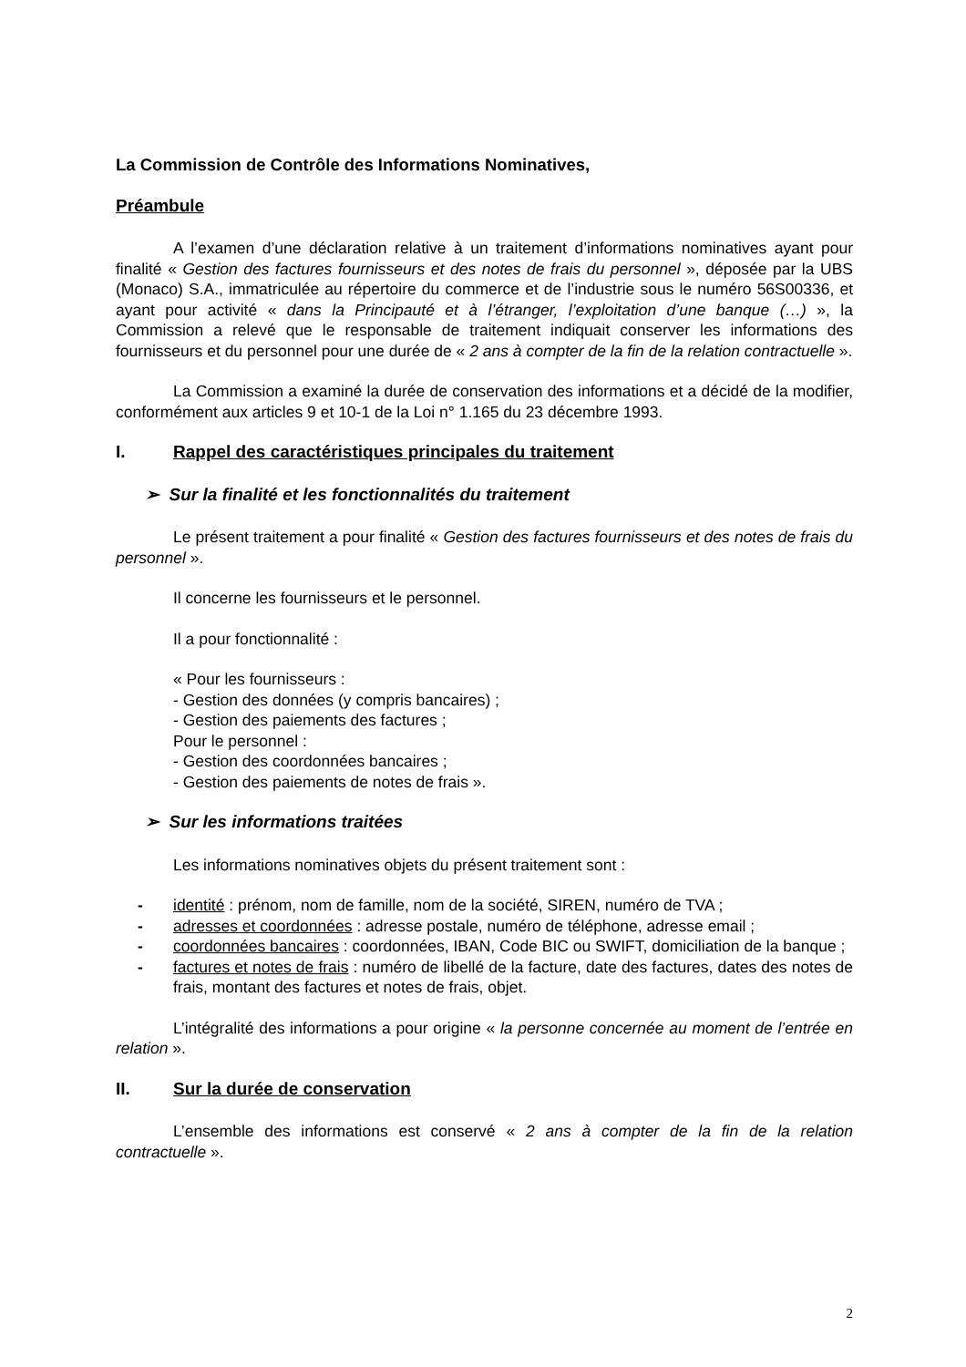La Commission de Contrôle des Informations Nominatives,
Préambule
A l’examen d’une déclaration relative à un traitement d’informations nominatives ayant pour finalité « Gestion des factures fournisseurs et des notes de frais du personnel », déposée par la UBS (Monaco) S.A., immatriculée au répertoire du commerce et de l’industrie sous le numéro 56S00336, et ayant pour activité « dans la Principauté et à l’étranger, l’exploitation d’une banque (…) », la Commission a relevé que le responsable de traitement indiquait conserver les informations des fournisseurs et du personnel pour une durée de « 2 ans à compter de la fin de la relation contractuelle ».
La Commission a examiné la durée de conservation des informations et a décidé de la modifier, conformément aux articles 9 et 10-1 de la Loi n° 1.165 du 23 décembre 1993.
I. Rappel des caractéristiques principales du traitement
➢ Sur la finalité et les fonctionnalités du traitement
Le présent traitement a pour finalité « Gestion des factures fournisseurs et des notes de frais du personnel ».
Il concerne les fournisseurs et le personnel.
Il a pour fonctionnalité :
« Pour les fournisseurs :
- Gestion des données (y compris bancaires) ;
- Gestion des paiements des factures ;
Pour le personnel :
- Gestion des coordonnées bancaires ;
- Gestion des paiements de notes de frais ».
➢ Sur les informations traitées
Les informations nominatives objets du présent traitement sont :
- identité : prénom, nom de famille, nom de la société, SIREN, numéro de TVA ;
- adresses et coordonnées : adresse postale, numéro de téléphone, adresse email ;
- coordonnées bancaires : coordonnées, IBAN, Code BIC ou SWIFT, domiciliation de la banque ;
- factures et notes de frais : numéro de libellé de la facture, date des factures, dates des notes de frais, montant des factures et notes de frais, objet.
L’intégralité des informations a pour origine « la personne concernée au moment de l’entrée en relation ».
II. Sur la durée de conservation
L’ensemble des informations est conservé « 2 ans à compter de la fin de la relation contractuelle ».
2